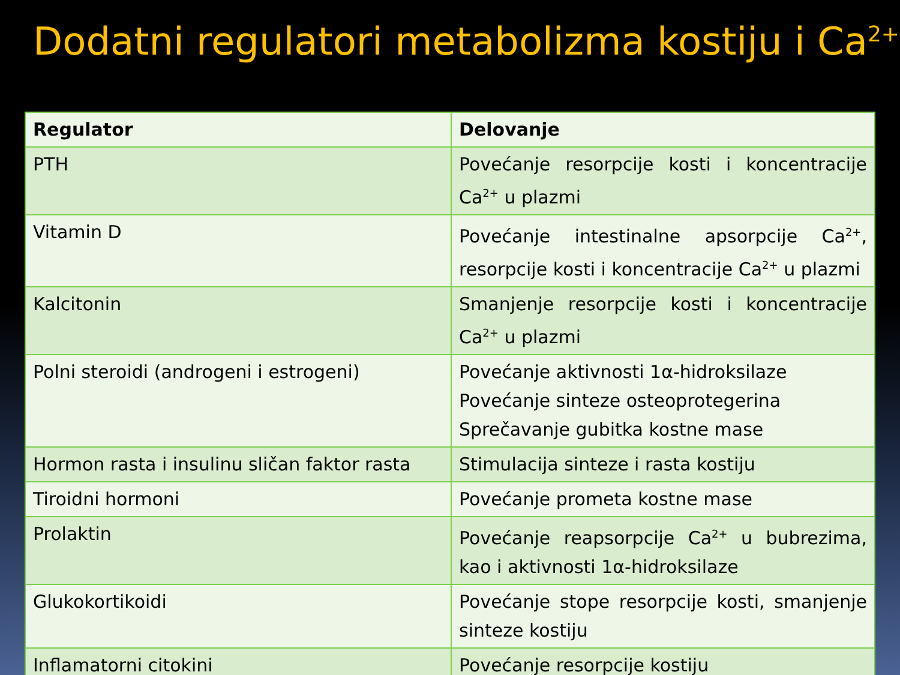Dodatni regulatori metabolizma kostiju i Ca<sup>2+</sup>
| Regulator | Delovanje |
| --- | --- |
| PTH | Povećanje resorpcije kosti i koncentracije Ca<sup>2+</sup> u plazmi |
| Vitamin D | Povećanje intestinalne apsorpcije Ca<sup>2+</sup>, resorpcije kosti i koncentracije Ca<sup>2+</sup> u plazmi |
| Kalcitonin | Smanjenje resorpcije kosti i koncentracije Ca<sup>2+</sup> u plazmi |
| Polni steroidi (androgeni i estrogeni) | Povećanje aktivnosti 1α-hidroksilaze Povećanje sinteze osteoprotegerina Sprečavanje gubitka kostne mase |
| Hormon rasta i insulinu sličan faktor rasta | Stimulacija sinteze i rasta kostiju |
| Tiroidni hormoni | Povećanje prometa kostne mase |
| Prolaktin | Povećanje reapsorpcije Ca<sup>2+</sup> u bubrezima, kao i aktivnosti 1α-hidroksilaze |
| Glukokortikoidi | Povećanje stope resorpcije kosti, smanjenje sinteze kostiju |
| Inflamatorni citokini | Povećanje resorpcije kostiju |